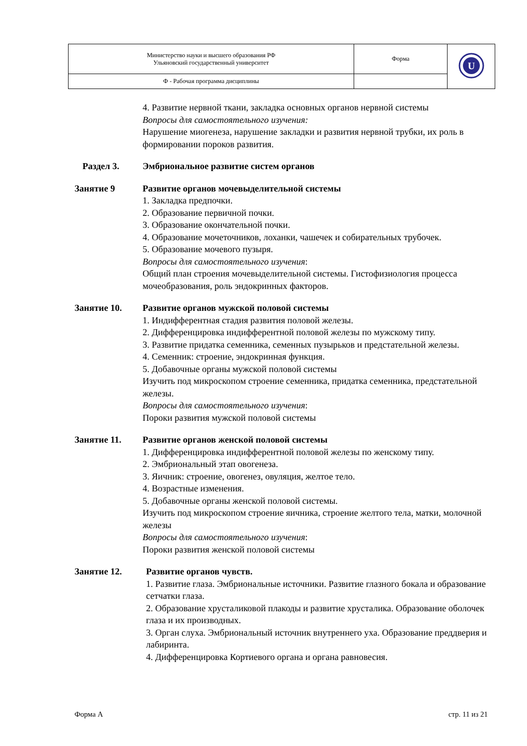| Министерство науки и высшего образования РФ Ульяновский государственный университет | Форма | U |
| Ф - Рабочая программа дисциплины | | |
4. Развитие нервной ткани, закладка основных органов нервной системы
Вопросы для самостоятельного изучения:
Нарушение миогенеза, нарушение закладки и развития нервной трубки, их роль в формировании пороков развития.
Раздел 3. Эмбриональное развитие систем органов
Занятие 9 Развитие органов мочевыделительной системы
1. Закладка предпочки.
2. Образование первичной почки.
3. Образование окончательной почки.
4. Образование мочеточников, лоханки, чашечек и собирательных трубочек.
5. Образование мочевого пузыря.
Вопросы для самостоятельного изучения:
Общий план строения мочевыделительной системы. Гистофизиология процесса мочеобразования, роль эндокринных факторов.
Занятие 10. Развитие органов мужской половой системы
1. Индифферентная стадия развития половой железы.
2. Дифференцировка индифферентной половой железы по мужскому типу.
3. Развитие придатка семенника, семенных пузырьков и предстательной железы.
4. Семенник: строение, эндокринная функция.
5. Добавочные органы мужской половой системы
Изучить под микроскопом строение семенника, придатка семенника, предстательной железы.
Вопросы для самостоятельного изучения:
Пороки развития мужской половой системы
Занятие 11. Развитие органов женской половой системы
1. Дифференцировка индифферентной половой железы по женскому типу.
2. Эмбриональный этап овогенеза.
3. Яичник: строение, овогенез, овуляция, желтое тело.
4. Возрастные изменения.
5. Добавочные органы женской половой системы.
Изучить под микроскопом строение яичника, строение желтого тела, матки, молочной железы
Вопросы для самостоятельного изучения:
Пороки развития женской половой системы
Занятие 12. Развитие органов чувств.
1. Развитие глаза. Эмбриональные источники. Развитие глазного бокала и образование сетчатки глаза.
2. Образование хрусталиковой плакоды и развитие хрусталика. Образование оболочек глаза и их производных.
3. Орган слуха. Эмбриональный источник внутреннего уха. Образование преддверия и лабиринта.
4. Дифференцировка Кортиевого органа и органа равновесия.
Форма А стр. 11 из 21